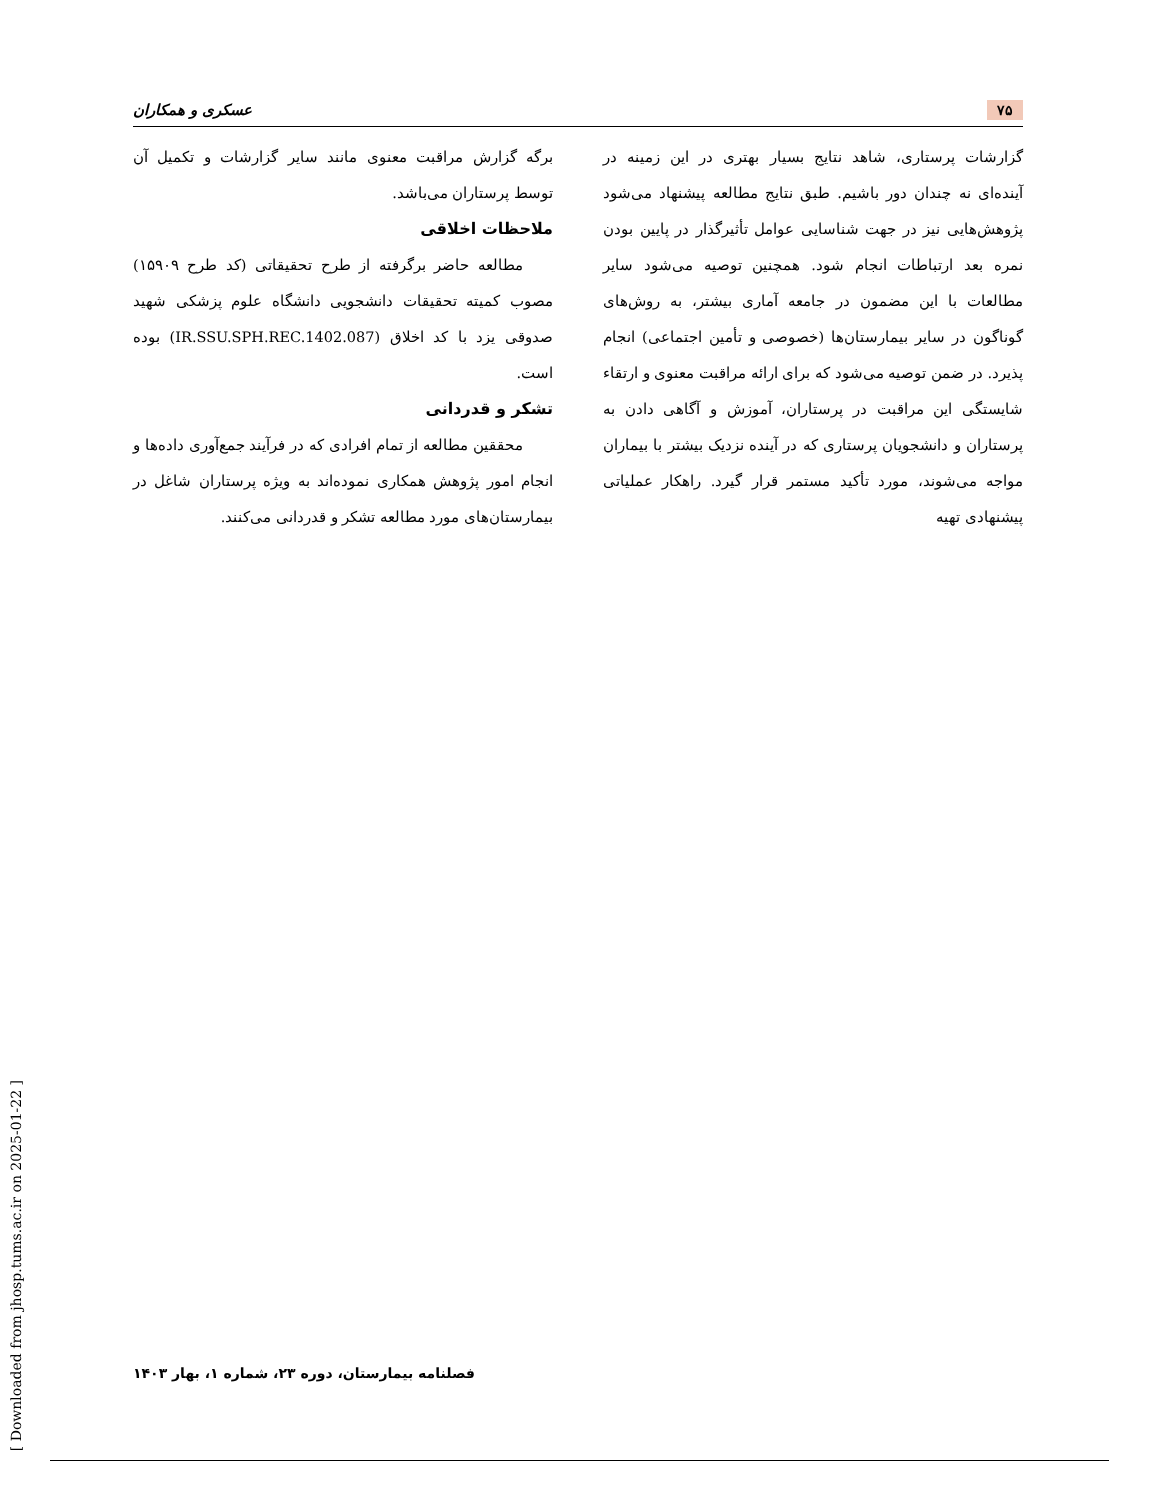۷۵ عسکری و همکاران
گزارشات پرستاری، شاهد نتایج بسیار بهتری در این زمینه در آینده‌ای نه چندان دور باشیم. طبق نتایج مطالعه پیشنهاد می‌شود پژوهش‌هایی نیز در جهت شناسایی عوامل تأثیرگذار در پایین بودن نمره بعد ارتباطات انجام شود. همچنین توصیه می‌شود سایر مطالعات با این مضمون در جامعه آماری بیشتر، به روش‌های گوناگون در سایر بیمارستان‌ها (خصوصی و تأمین اجتماعی) انجام پذیرد. در ضمن توصیه می‌شود که برای ارائه مراقبت معنوی و ارتقاء شایستگی این مراقبت در پرستاران، آموزش و آگاهی دادن به پرستاران و دانشجویان پرستاری که در آینده نزدیک بیشتر با بیماران مواجه می‌شوند، مورد تأکید مستمر قرار گیرد. راهکار عملیاتی پیشنهادی تهیه
برگه گزارش مراقبت معنوی مانند سایر گزارشات و تکمیل آن توسط پرستاران می‌باشد.
ملاحظات اخلاقی
مطالعه حاضر برگرفته از طرح تحقیقاتی (کد طرح ۱۵۹۰۹) مصوب کمیته تحقیقات دانشجویی دانشگاه علوم پزشکی شهید صدوقی یزد با کد اخلاق (IR.SSU.SPH.REC.1402.087) بوده است.
تشکر و قدردانی
محققین مطالعه از تمام افرادی که در فرآیند جمع‌آوری داده‌ها و انجام امور پژوهش همکاری نموده‌اند به ویژه پرستاران شاغل در بیمارستان‌های مورد مطالعه تشکر و قدردانی می‌کنند.
فصلنامه بیمارستان، دوره ۲۳، شماره ۱، بهار ۱۴۰۳
[ Downloaded from jhosp.tums.ac.ir on 2025-01-22 ]